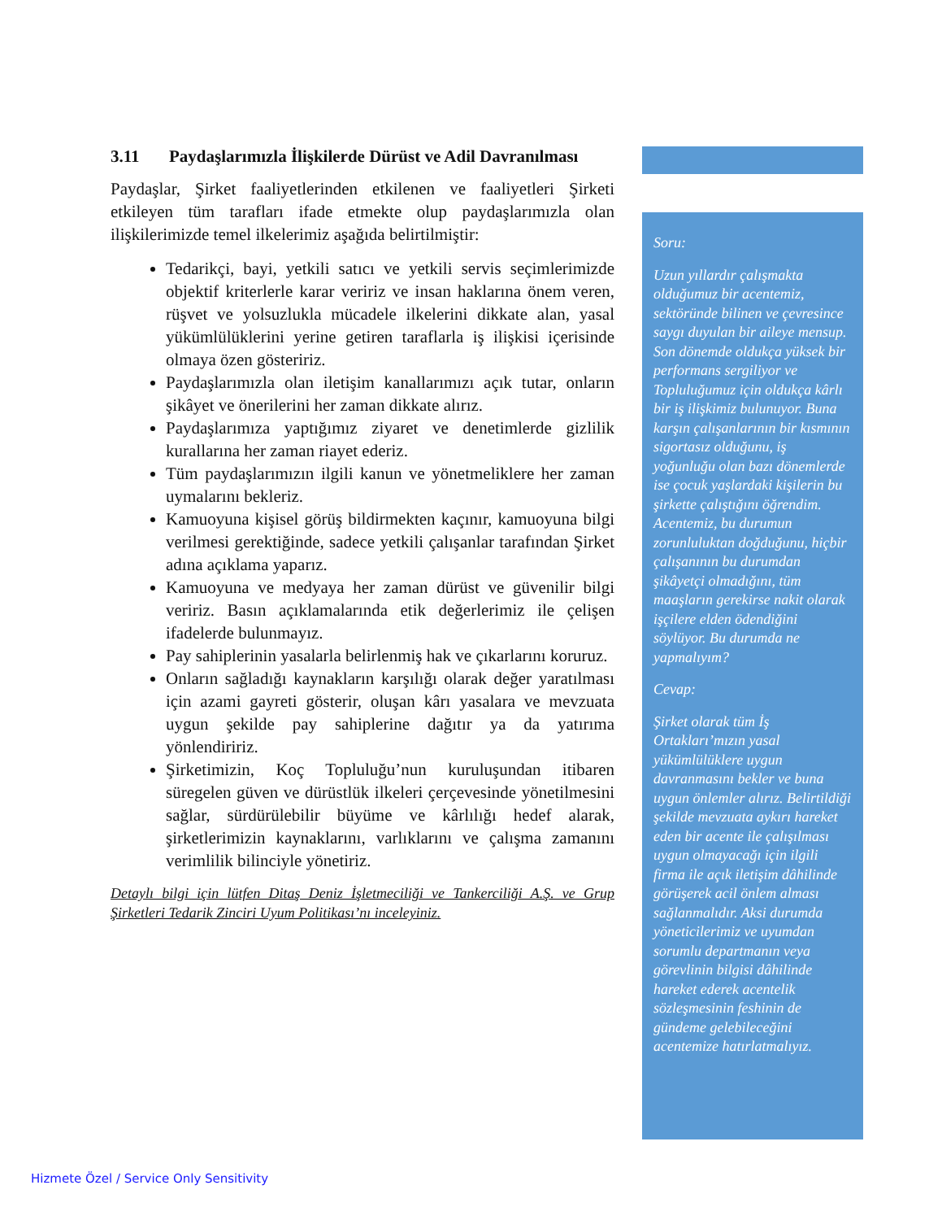3.11 Paydaşlarımızla İlişkilerde Dürüst ve Adil Davranılması
Paydaşlar, Şirket faaliyetlerinden etkilenen ve faaliyetleri Şirketi etkileyen tüm tarafları ifade etmekte olup paydaşlarımızla olan ilişkilerimizde temel ilkelerimiz aşağıda belirtilmiştir:
Tedarikçi, bayi, yetkili satıcı ve yetkili servis seçimlerimizde objektif kriterlerle karar veririz ve insan haklarına önem veren, rüşvet ve yolsuzlukla mücadele ilkelerini dikkate alan, yasal yükümlülüklerini yerine getiren taraflarla iş ilişkisi içerisinde olmaya özen gösteririz.
Paydaşlarımızla olan iletişim kanallarımızı açık tutar, onların şikâyet ve önerilerini her zaman dikkate alırız.
Paydaşlarımıza yaptığımız ziyaret ve denetimlerde gizlilik kurallarına her zaman riayet ederiz.
Tüm paydaşlarımızın ilgili kanun ve yönetmeliklere her zaman uymalarını bekleriz.
Kamuoyuna kişisel görüş bildirmekten kaçınır, kamuoyuna bilgi verilmesi gerektiğinde, sadece yetkili çalışanlar tarafından Şirket adına açıklama yaparız.
Kamuoyuna ve medyaya her zaman dürüst ve güvenilir bilgi veririz. Basın açıklamalarında etik değerlerimiz ile çelişen ifadelerde bulunmayız.
Pay sahiplerinin yasalarla belirlenmiş hak ve çıkarlarını koruruz.
Onların sağladığı kaynakların karşılığı olarak değer yaratılması için azami gayreti gösterir, oluşan kârı yasalara ve mevzuata uygun şekilde pay sahiplerine dağıtır ya da yatırıma yönlendiririz.
Şirketimizin, Koç Topluluğu’nun kuruluşundan itibaren süregelen güven ve dürüstlük ilkeleri çerçevesinde yönetilmesini sağlar, sürdürülebilir büyüme ve kârlılığı hedef alarak, şirketlerimizin kaynaklarını, varlıklarını ve çalışma zamanını verimlilik bilinciyle yönetiriz.
Detaylı bilgi için lütfen Ditaş Deniz İşletmeciliği ve Tankerciliği A.Ş. ve Grup Şirketleri Tedarik Zinciri Uyum Politikası’nı inceleyiniz.
Soru:
Uzun yıllardır çalışmakta olduğumuz bir acentemiz, sektöründe bilinen ve çevresince saygı duyulan bir aileye mensup. Son dönemde oldukça yüksek bir performans sergiliyor ve Topluluğumuz için oldukça kârlı bir iş ilişkimiz bulunuyor. Buna karşın çalışanlarının bir kısmının sigortasız olduğunu, iş yoğunluğu olan bazı dönemlerde ise çocuk yaşlardaki kişilerin bu şirkette çalıştığını öğrendim. Acentemiz, bu durumun zorunluluktan doğduğunu, hiçbir çalışanının bu durumdan şikâyetçi olmadığını, tüm maaşların gerekirse nakit olarak işçilere elden ödendiğini söylüyor. Bu durumda ne yapmalıyım?
Cevap:
Şirket olarak tüm İş Ortakları’mızın yasal yükümlülüklere uygun davranmasını bekler ve buna uygun önlemler alırız. Belirtildiği şekilde mevzuata aykırı hareket eden bir acente ile çalışılması uygun olmayacağı için ilgili firma ile açık iletişim dâhilinde görüşerek acil önlem alması sağlanmalıdır. Aksi durumda yöneticilerimiz ve uyumdan sorumlu departmanın veya görevlinin bilgisi dâhilinde hareket ederek acentelik sözleşmesinin feshinin de gündeme gelebileceğini acentemize hatırlatmalıyız.
Hizmete Özel / Service Only Sensitivity